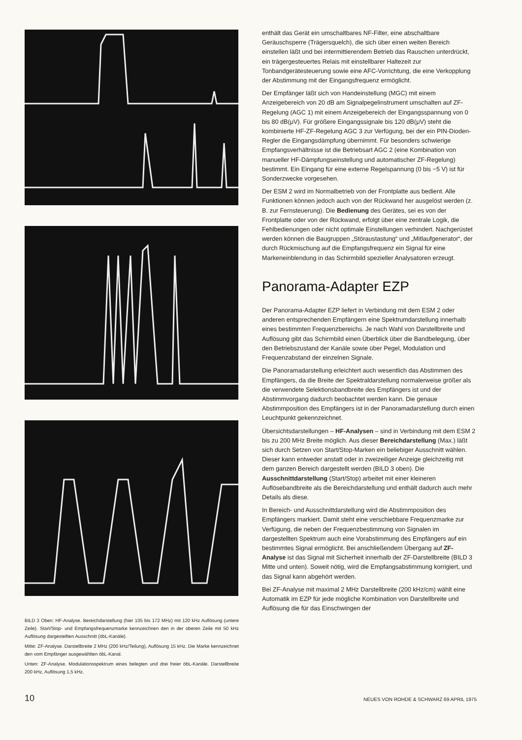BILD 3 Oben: HF-Analyse. Bereichdarstellung (hier 105 bis 172 MHz) mit 120 kHz Auflösung (untere Zeile). Start/Stop- und Empfangsfrequenzmarke kennzeichnen den in der oberen Zeile mit 50 kHz Auflösung dargestellten Ausschnitt (öbL-Kanäle).
Mitte: ZF-Analyse. Darstellbreite 2 MHz (200 kHz/Teilung), Auflösung 15 kHz. Die Marke kennzeichnet den vom Empfänger ausgewählten öbL-Kanal.
Unten: ZF-Analyse. Modulationsspektrum eines belegten und drei freier öbL-Kanäle. Darstellbreite 200 kHz, Auflösung 1,5 kHz.
enthält das Gerät ein umschaltbares NF-Filter, eine abschaltbare Geräuschsperre (Trägersquelch), die sich über einen weiten Bereich einstellen läßt und bei intermittierendem Betrieb das Rauschen unterdrückt, ein trägergesteuertes Relais mit einstellbarer Haltezeit zur Tonbandgerätesteuerung sowie eine AFC-Vorrichtung, die eine Verkopplung der Abstimmung mit der Eingangsfrequenz ermöglicht.
Der Empfänger läßt sich von Handeinstellung (MGC) mit einem Anzeigebereich von 20 dB am Signalpegelinstrument umschalten auf ZF-Regelung (AGC 1) mit einem Anzeigebereich der Eingangsspannung von 0 bis 80 dB(μV). Für größere Eingangssignale bis 120 dB(μV) steht die kombinierte HF-ZF-Regelung AGC 3 zur Verfügung, bei der ein PIN-Dioden-Regler die Eingangsdämpfung übernimmt. Für besonders schwierige Empfangsverhältnisse ist die Betriebsart AGC 2 (eine Kombination von manueller HF-Dämpfungseinstellung und automatischer ZF-Regelung) bestimmt. Ein Eingang für eine externe Regelspannung (0 bis −5 V) ist für Sonderzwecke vorgesehen.
Der ESM 2 wird im Normalbetrieb von der Frontplatte aus bedient. Alle Funktionen können jedoch auch von der Rückwand her ausgelöst werden (z. B. zur Fernsteuerung). Die Bedienung des Gerätes, sei es von der Frontplatte oder von der Rückwand, erfolgt über eine zentrale Logik, die Fehlbedienungen oder nicht optimale Einstellungen verhindert. Nachgerüstet werden können die Baugruppen „Störaustastung“ und „Mitlaufgenerator“, der durch Rückmischung auf die Empfangsfrequenz ein Signal für eine Markeneinblendung in das Schirmbild spezieller Analysatoren erzeugt.
Panorama-Adapter EZP
Der Panorama-Adapter EZP liefert in Verbindung mit dem ESM 2 oder anderen entsprechenden Empfängern eine Spektrumdarstellung innerhalb eines bestimmten Frequenzbereichs. Je nach Wahl von Darstellbreite und Auflösung gibt das Schirmbild einen Überblick über die Bandbelegung, über den Betriebszustand der Kanäle sowie über Pegel, Modulation und Frequenzabstand der einzelnen Signale.
Die Panoramadarstellung erleichtert auch wesentlich das Abstimmen des Empfängers, da die Breite der Spektraldarstellung normalerweise größer als die verwendete Selektionsbandbreite des Empfängers ist und der Abstimmvorgang dadurch beobachtet werden kann. Die genaue Abstimmposition des Empfängers ist in der Panoramadarstellung durch einen Leuchtpunkt gekennzeichnet.
Übersichtsdarstellungen – HF-Analysen – sind in Verbindung mit dem ESM 2 bis zu 200 MHz Breite möglich. Aus dieser Bereichdarstellung (Max.) läßt sich durch Setzen von Start/Stop-Marken ein beliebiger Ausschnitt wählen. Dieser kann entweder anstatt oder in zweizeiliger Anzeige gleichzeitig mit dem ganzen Bereich dargestellt werden (BILD 3 oben). Die Ausschnittdarstellung (Start/Stop) arbeitet mit einer kleineren Auflösebandbreite als die Bereichdarstellung und enthält dadurch auch mehr Details als diese.
In Bereich- und Ausschnittdarstellung wird die Abstimmposition des Empfängers markiert. Damit steht eine verschiebbare Frequenzmarke zur Verfügung, die neben der Frequenzbestimmung von Signalen im dargestellten Spektrum auch eine Vorabstimmung des Empfängers auf ein bestimmtes Signal ermöglicht. Bei anschließendem Übergang auf ZF-Analyse ist das Signal mit Sicherheit innerhalb der ZF-Darstellbreite (BILD 3 Mitte und unten). Soweit nötig, wird die Empfangsabstimmung korrigiert, und das Signal kann abgehört werden.
Bei ZF-Analyse mit maximal 2 MHz Darstellbreite (200 kHz/cm) wählt eine Automatik im EZP für jede mögliche Kombination von Darstellbreite und Auflösung die für das Einschwingen der
10 NEUES VON ROHDE & SCHWARZ 69 APRIL 1975